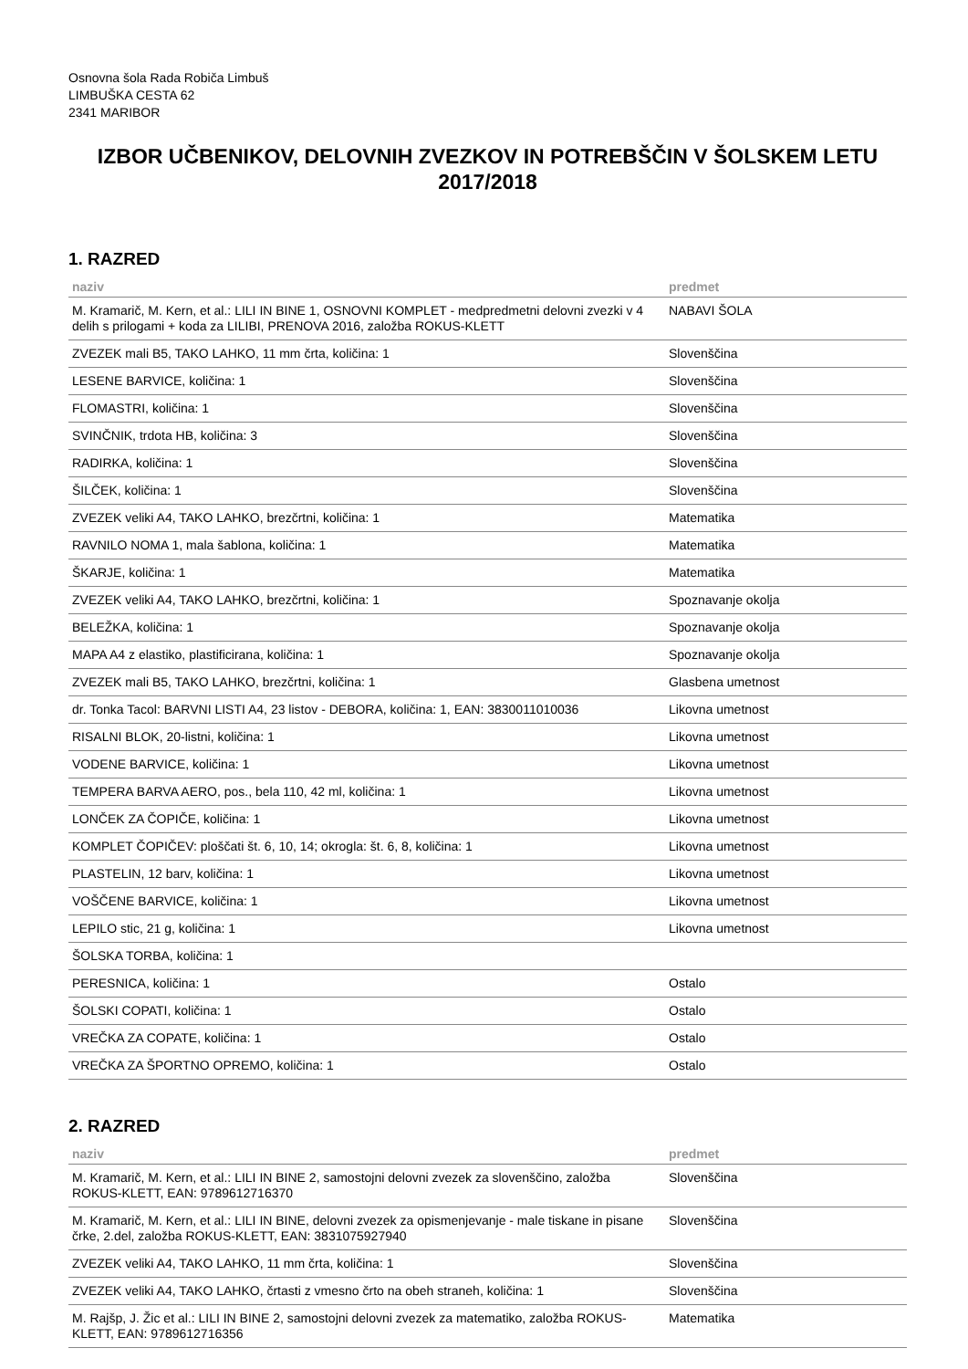Osnovna šola Rada Robiča Limbuš
LIMBUŠKA CESTA 62
2341 MARIBOR
IZBOR UČBENIKOV, DELOVNIH ZVEZKOV IN POTREBŠČIN V ŠOLSKEM LETU 2017/2018
1. RAZRED
| naziv | predmet |
| --- | --- |
| M. Kramarič, M. Kern, et al.: LILI IN BINE 1, OSNOVNI KOMPLET - medpredmetni delovni zvezki v 4 delih s prilogami + koda za LILIBI, PRENOVA 2016, založba ROKUS-KLETT | NABAVI ŠOLA |
| ZVEZEK mali B5, TAKO LAHKO, 11 mm črta, količina: 1 | Slovenščina |
| LESENE BARVICE, količina: 1 | Slovenščina |
| FLOMASTRI, količina: 1 | Slovenščina |
| SVINČNIK, trdota HB, količina: 3 | Slovenščina |
| RADIRKA, količina: 1 | Slovenščina |
| ŠILČEK, količina: 1 | Slovenščina |
| ZVEZEK veliki A4, TAKO LAHKO, brezčrtni, količina: 1 | Matematika |
| RAVNILO NOMA 1, mala šablona, količina: 1 | Matematika |
| ŠKARJE, količina: 1 | Matematika |
| ZVEZEK veliki A4, TAKO LAHKO, brezčrtni, količina: 1 | Spoznavanje okolja |
| BELEŽKA, količina: 1 | Spoznavanje okolja |
| MAPA A4 z elastiko, plastificirana, količina: 1 | Spoznavanje okolja |
| ZVEZEK mali B5, TAKO LAHKO, brezčrtni, količina: 1 | Glasbena umetnost |
| dr. Tonka Tacol: BARVNI LISTI A4, 23 listov - DEBORA, količina: 1, EAN: 3830011010036 | Likovna umetnost |
| RISALNI BLOK, 20-listni, količina: 1 | Likovna umetnost |
| VODENE BARVICE, količina: 1 | Likovna umetnost |
| TEMPERA BARVA AERO, pos., bela 110, 42 ml, količina: 1 | Likovna umetnost |
| LONČEK ZA ČOPIČE, količina: 1 | Likovna umetnost |
| KOMPLET ČOPIČEV: ploščati št. 6, 10, 14; okrogla: št. 6, 8, količina: 1 | Likovna umetnost |
| PLASTELIN, 12 barv, količina: 1 | Likovna umetnost |
| VOŠČENE BARVICE, količina: 1 | Likovna umetnost |
| LEPILO stic, 21 g, količina: 1 | Likovna umetnost |
| ŠOLSKA TORBA, količina: 1 | |
| PERESNICA, količina: 1 | Ostalo |
| ŠOLSKI COPATI, količina: 1 | Ostalo |
| VREČKA ZA COPATE, količina: 1 | Ostalo |
| VREČKA ZA ŠPORTNO OPREMO, količina: 1 | Ostalo |
2. RAZRED
| naziv | predmet |
| --- | --- |
| M. Kramarič, M. Kern, et al.: LILI IN BINE 2, samostojni delovni zvezek za slovenščino, založba ROKUS-KLETT, EAN: 9789612716370 | Slovenščina |
| M. Kramarič, M. Kern, et al.: LILI IN BINE, delovni zvezek za opismenjevanje - male tiskane in pisane črke, 2.del, založba ROKUS-KLETT, EAN: 3831075927940 | Slovenščina |
| ZVEZEK veliki A4, TAKO LAHKO, 11 mm črta, količina: 1 | Slovenščina |
| ZVEZEK veliki A4, TAKO LAHKO, črtasti z vmesno črto na obeh straneh, količina: 1 | Slovenščina |
| M. Rajšp, J. Žic et al.: LILI IN BINE 2, samostojni delovni zvezek za matematiko, založba ROKUS-KLETT, EAN: 9789612716356 | Matematika |